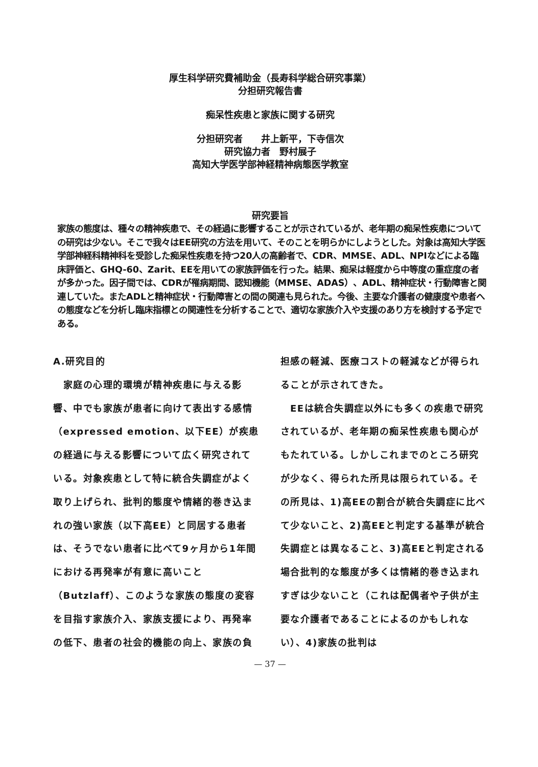厚生科学研究費補助金（長寿科学総合研究事業）
分担研究報告書
痴呆性疾患と家族に関する研究
分担研究者　　井上新平，下寺信次
研究協力者　野村展子
高知大学医学部神経精神病態医学教室
研究要旨
家族の態度は、種々の精神疾患で、その経過に影響することが示されているが、老年期の痴呆性疾患についての研究は少ない。そこで我々はEE研究の方法を用いて、そのことを明らかにしようとした。対象は高知大学医学部神経科精神科を受診した痴呆性疾患を持つ20人の高齢者で、CDR、MMSE、ADL、NPIなどによる臨床評価と、GHQ-60、Zarit、EEを用いての家族評価を行った。結果、痴呆は軽度から中等度の重症度の者が多かった。因子間では、CDRが罹病期間、認知機能（MMSE、ADAS）、ADL、精神症状・行動障害と関連していた。またADLと精神症状・行動障害との間の関連も見られた。今後、主要な介護者の健康度や患者への態度などを分析し臨床指標との関連性を分析することで、適切な家族介入や支援のあり方を検討する予定である。
A.研究目的
　家庭の心理的環境が精神疾患に与える影響、中でも家族が患者に向けて表出する感情（expressed emotion、以下EE）が疾患の経過に与える影響について広く研究されている。対象疾患として特に統合失調症がよく取り上げられ、批判的態度や情緒的巻き込まれの強い家族（以下高EE）と同居する患者は、そうでない患者に比べて9ヶ月から1年間における再発率が有意に高いこと（Butzlaff）、このような家族の態度の変容を目指す家族介入、家族支援により、再発率の低下、患者の社会的機能の向上、家族の負
担感の軽減、医療コストの軽減などが得られることが示されてきた。
　EEは統合失調症以外にも多くの疾患で研究されているが、老年期の痴呆性疾患も関心がもたれている。しかしこれまでのところ研究が少なく、得られた所見は限られている。その所見は、1)高EEの割合が統合失調症に比べて少ないこと、2)高EEと判定する基準が統合失調症とは異なること、3)高EEと判定される場合批判的な態度が多くは情緒的巻き込まれすぎは少ないこと（これは配偶者や子供が主要な介護者であることによるのかもしれない）、4)家族の批判は
— 37 —